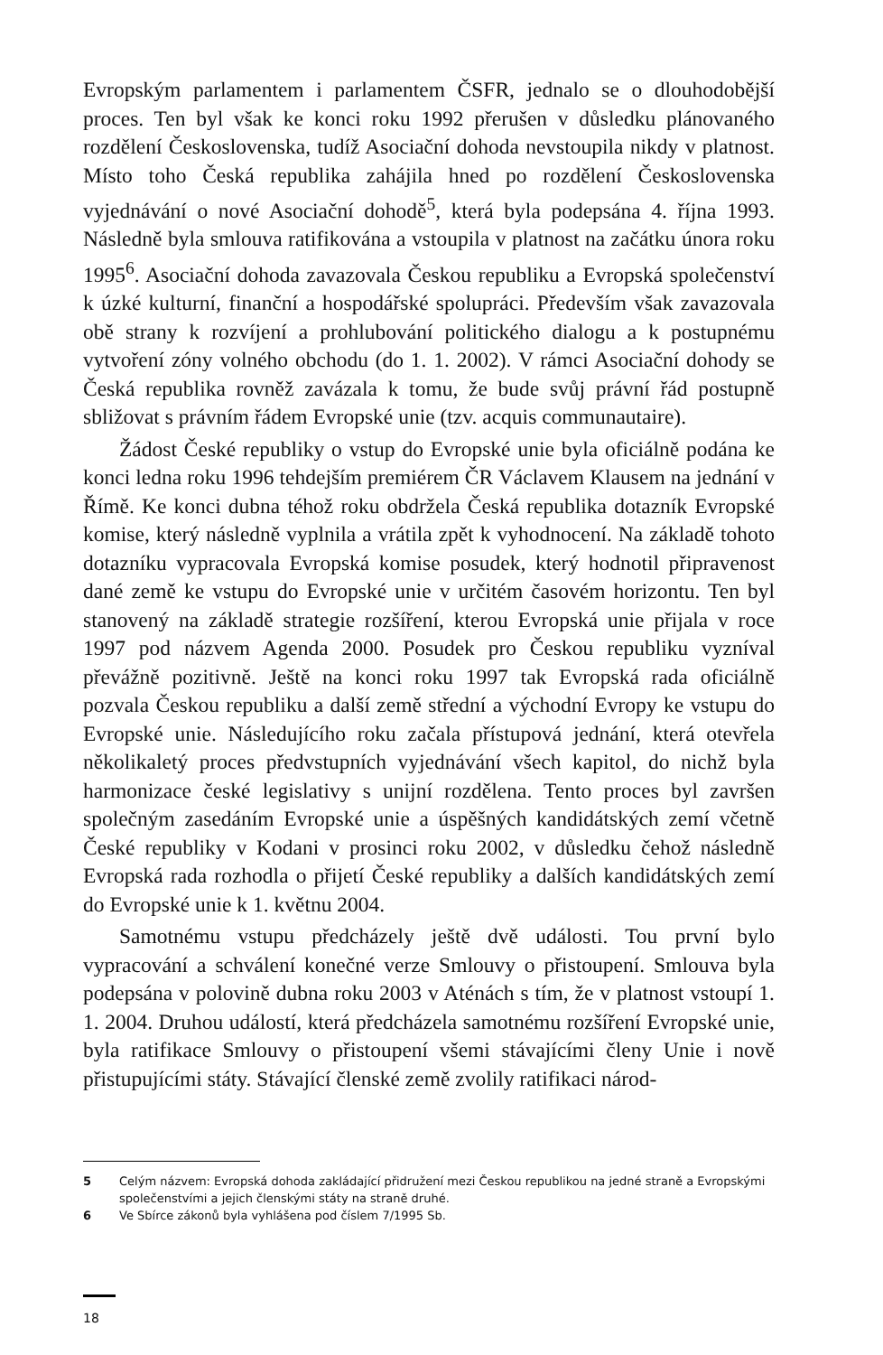Evropským parlamentem i parlamentem ČSFR, jednalo se o dlouhodobější proces. Ten byl však ke konci roku 1992 přerušen v důsledku plánovaného rozdělení Československa, tudíž Asociační dohoda nevstoupila nikdy v platnost. Místo toho Česká republika zahájila hned po rozdělení Československa vyjednávání o nové Asociační dohodě<sup>5</sup>, která byla podepsána 4. října 1993. Následně byla smlouva ratifikována a vstoupila v platnost na začátku února roku 1995<sup>6</sup>. Asociační dohoda zavazovala Českou republiku a Evropská společenství k úzké kulturní, finanční a hospodářské spolupráci. Především však zavazovala obě strany k rozvíjení a prohlubování politického dialogu a k postupnému vytvoření zóny volného obchodu (do 1. 1. 2002). V rámci Asociační dohody se Česká republika rovněž zavázala k tomu, že bude svůj právní řád postupně sbližovat s právním řádem Evropské unie (tzv. acquis communautaire).
Žádost České republiky o vstup do Evropské unie byla oficiálně podána ke konci ledna roku 1996 tehdejším premiérem ČR Václavem Klausem na jednání v Římě. Ke konci dubna téhož roku obdržela Česká republika dotazník Evropské komise, který následně vyplnila a vrátila zpět k vyhodnocení. Na základě tohoto dotazníku vypracovala Evropská komise posudek, který hodnotil připravenost dané země ke vstupu do Evropské unie v určitém časovém horizontu. Ten byl stanovený na základě strategie rozšíření, kterou Evropská unie přijala v roce 1997 pod názvem Agenda 2000. Posudek pro Českou republiku vyzníval převážně pozitivně. Ještě na konci roku 1997 tak Evropská rada oficiálně pozvala Českou republiku a další země střední a východní Evropy ke vstupu do Evropské unie. Následujícího roku začala přístupová jednání, která otevřela několikaletý proces předvstupních vyjednávání všech kapitol, do nichž byla harmonizace české legislativy s unijní rozdělena. Tento proces byl završen společným zasedáním Evropské unie a úspěšných kandidátských zemí včetně České republiky v Kodani v prosinci roku 2002, v důsledku čehož následně Evropská rada rozhodla o přijetí České republiky a dalších kandidátských zemí do Evropské unie k 1. květnu 2004.
Samotnému vstupu předcházely ještě dvě události. Tou první bylo vypracování a schválení konečné verze Smlouvy o přistoupení. Smlouva byla podepsána v polovině dubna roku 2003 v Aténách s tím, že v platnost vstoupí 1. 1. 2004. Druhou událostí, která předcházela samotnému rozšíření Evropské unie, byla ratifikace Smlouvy o přistoupení všemi stávajícími členy Unie i nově přistupujícími státy. Stávající členské země zvolily ratifikaci národ-
5 Celým názvem: Evropská dohoda zakládající přidružení mezi Českou republikou na jedné straně a Evropskými společenstvími a jejich členskými státy na straně druhé.
6 Ve Sbírce zákonů byla vyhlášena pod číslem 7/1995 Sb.
18